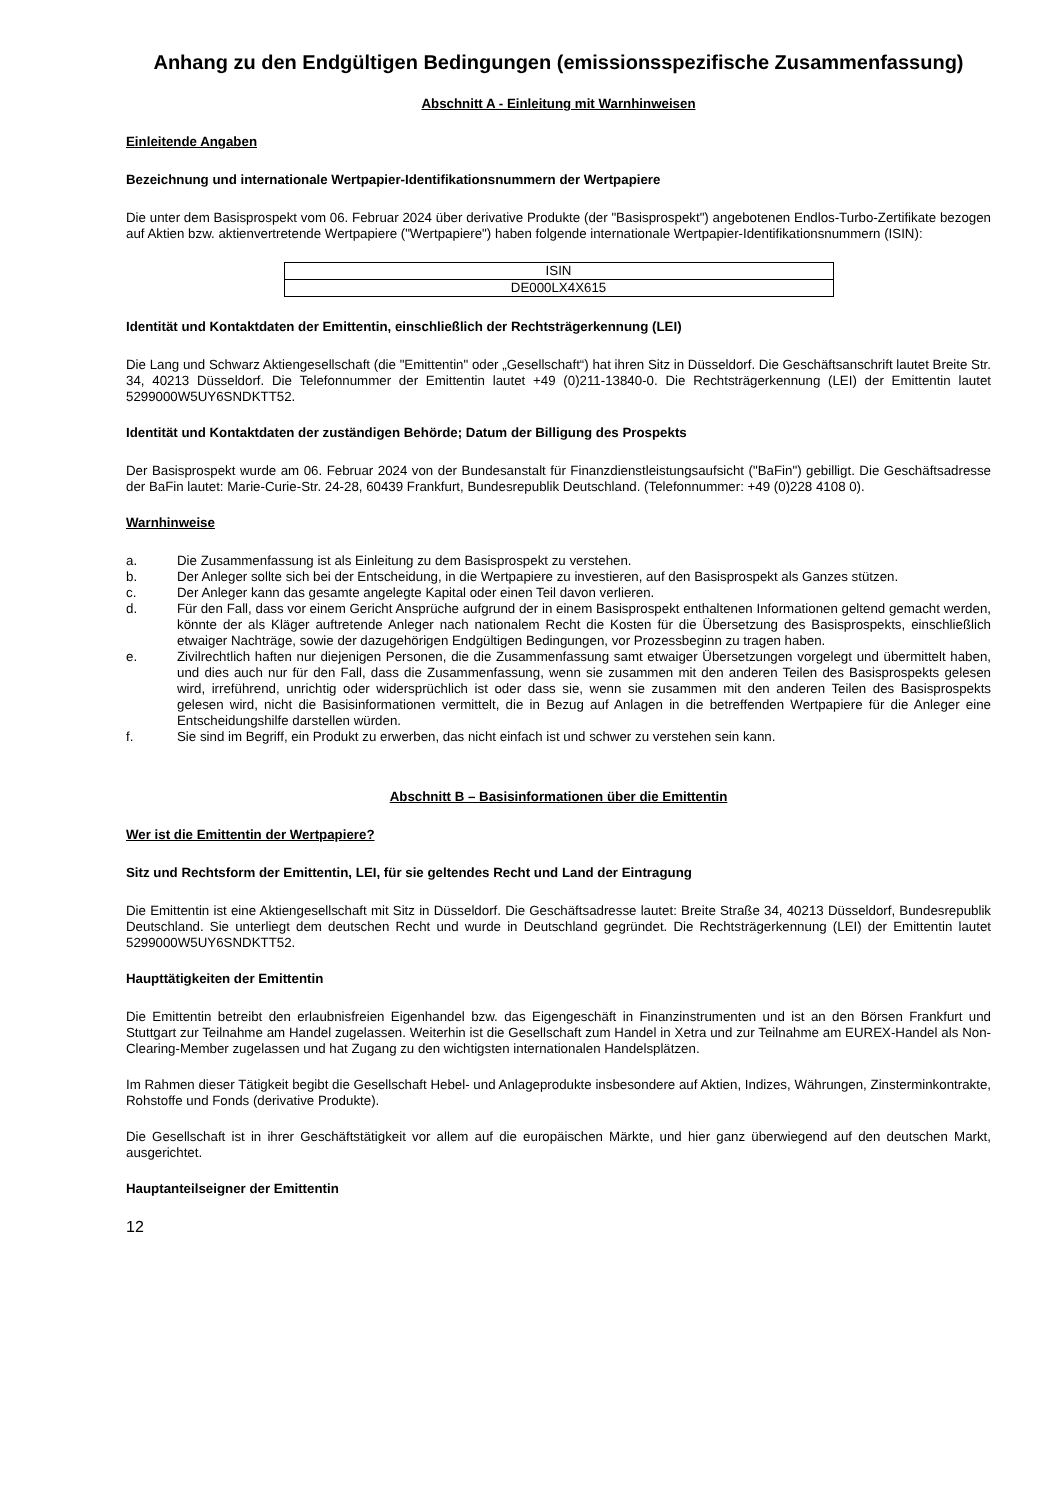Anhang zu den Endgültigen Bedingungen (emissionsspezifische Zusammenfassung)
Abschnitt A - Einleitung mit Warnhinweisen
Einleitende Angaben
Bezeichnung und internationale Wertpapier-Identifikationsnummern der Wertpapiere
Die unter dem Basisprospekt vom 06. Februar 2024 über derivative Produkte (der "Basisprospekt") angebotenen Endlos-Turbo-Zertifikate bezogen auf Aktien bzw. aktienvertretende Wertpapiere ("Wertpapiere") haben folgende internationale Wertpapier-Identifikationsnummern (ISIN):
| ISIN |
| DE000LX4X615 |
Identität und Kontaktdaten der Emittentin, einschließlich der Rechtsträgerkennung (LEI)
Die Lang und Schwarz Aktiengesellschaft (die "Emittentin" oder „Gesellschaft“) hat ihren Sitz in Düsseldorf. Die Geschäftsanschrift lautet Breite Str. 34, 40213 Düsseldorf. Die Telefonnummer der Emittentin lautet +49 (0)211-13840-0. Die Rechtsträgerkennung (LEI) der Emittentin lautet 5299000W5UY6SNDKTT52.
Identität und Kontaktdaten der zuständigen Behörde; Datum der Billigung des Prospekts
Der Basisprospekt wurde am 06. Februar 2024 von der Bundesanstalt für Finanzdienstleistungsaufsicht ("BaFin") gebilligt. Die Geschäftsadresse der BaFin lautet: Marie-Curie-Str. 24-28, 60439 Frankfurt, Bundesrepublik Deutschland. (Telefonnummer: +49 (0)228 4108 0).
Warnhinweise
a. Die Zusammenfassung ist als Einleitung zu dem Basisprospekt zu verstehen.
b. Der Anleger sollte sich bei der Entscheidung, in die Wertpapiere zu investieren, auf den Basisprospekt als Ganzes stützen.
c. Der Anleger kann das gesamte angelegte Kapital oder einen Teil davon verlieren.
d. Für den Fall, dass vor einem Gericht Ansprüche aufgrund der in einem Basisprospekt enthaltenen Informationen geltend gemacht werden, könnte der als Kläger auftretende Anleger nach nationalem Recht die Kosten für die Übersetzung des Basisprospekts, einschließlich etwaiger Nachträge, sowie der dazugehörigen Endgültigen Bedingungen, vor Prozessbeginn zu tragen haben.
e. Zivilrechtlich haften nur diejenigen Personen, die die Zusammenfassung samt etwaiger Übersetzungen vorgelegt und übermittelt haben, und dies auch nur für den Fall, dass die Zusammenfassung, wenn sie zusammen mit den anderen Teilen des Basisprospekts gelesen wird, irreführend, unrichtig oder widersprüchlich ist oder dass sie, wenn sie zusammen mit den anderen Teilen des Basisprospekts gelesen wird, nicht die Basisinformationen vermittelt, die in Bezug auf Anlagen in die betreffenden Wertpapiere für die Anleger eine Entscheidungshilfe darstellen würden.
f. Sie sind im Begriff, ein Produkt zu erwerben, das nicht einfach ist und schwer zu verstehen sein kann.
Abschnitt B – Basisinformationen über die Emittentin
Wer ist die Emittentin der Wertpapiere?
Sitz und Rechtsform der Emittentin, LEI, für sie geltendes Recht und Land der Eintragung
Die Emittentin ist eine Aktiengesellschaft mit Sitz in Düsseldorf. Die Geschäftsadresse lautet: Breite Straße 34, 40213 Düsseldorf, Bundesrepublik Deutschland. Sie unterliegt dem deutschen Recht und wurde in Deutschland gegründet. Die Rechtsträgerkennung (LEI) der Emittentin lautet 5299000W5UY6SNDKTT52.
Haupttätigkeiten der Emittentin
Die Emittentin betreibt den erlaubnisfreien Eigenhandel bzw. das Eigengeschäft in Finanzinstrumenten und ist an den Börsen Frankfurt und Stuttgart zur Teilnahme am Handel zugelassen. Weiterhin ist die Gesellschaft zum Handel in Xetra und zur Teilnahme am EUREX-Handel als Non-Clearing-Member zugelassen und hat Zugang zu den wichtigsten internationalen Handelsplätzen.
Im Rahmen dieser Tätigkeit begibt die Gesellschaft Hebel- und Anlageprodukte insbesondere auf Aktien, Indizes, Währungen, Zinsterminkontrakte, Rohstoffe und Fonds (derivative Produkte).
Die Gesellschaft ist in ihrer Geschäftstätigkeit vor allem auf die europäischen Märkte, und hier ganz überwiegend auf den deutschen Markt, ausgerichtet.
Hauptanteilseigner der Emittentin
12